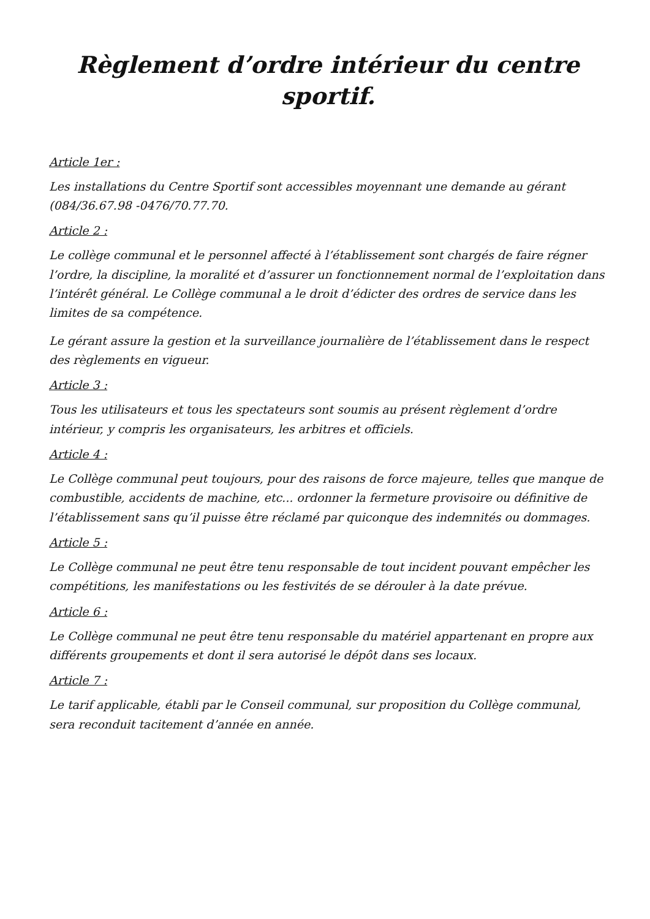Règlement d’ordre intérieur du centre sportif.
Article 1er :
Les installations du Centre Sportif sont accessibles moyennant une demande au gérant (084/36.67.98 -0476/70.77.70.
Article 2 :
Le collège communal et le personnel affecté à l’établissement sont chargés de faire régner l’ordre, la discipline, la moralité et d’assurer un fonctionnement normal de l’exploitation dans l’intérêt général. Le Collège communal a le droit d’édicter des ordres de service dans les limites de sa compétence.
Le gérant assure la gestion et la surveillance journalière de l’établissement dans le respect des règlements en vigueur.
Article 3 :
Tous les utilisateurs et tous les spectateurs sont soumis au présent règlement d’ordre intérieur, y compris les organisateurs, les arbitres et officiels.
Article 4 :
Le Collège communal peut toujours, pour des raisons de force majeure, telles que manque de combustible, accidents de machine, etc... ordonner la fermeture provisoire ou définitive de l’établissement sans qu’il puisse être réclamé par quiconque des indemnités ou dommages.
Article 5 :
Le Collège communal ne peut être tenu responsable de tout incident pouvant empêcher les compétitions, les manifestations ou les festivités de se dérouler à la date prévue.
Article 6 :
Le Collège communal ne peut être tenu responsable du matériel appartenant en propre aux différents groupements et dont il sera autorisé le dépôt dans ses locaux.
Article 7 :
Le tarif applicable, établi par le Conseil communal, sur proposition du Collège communal, sera reconduit tacitement d’année en année.